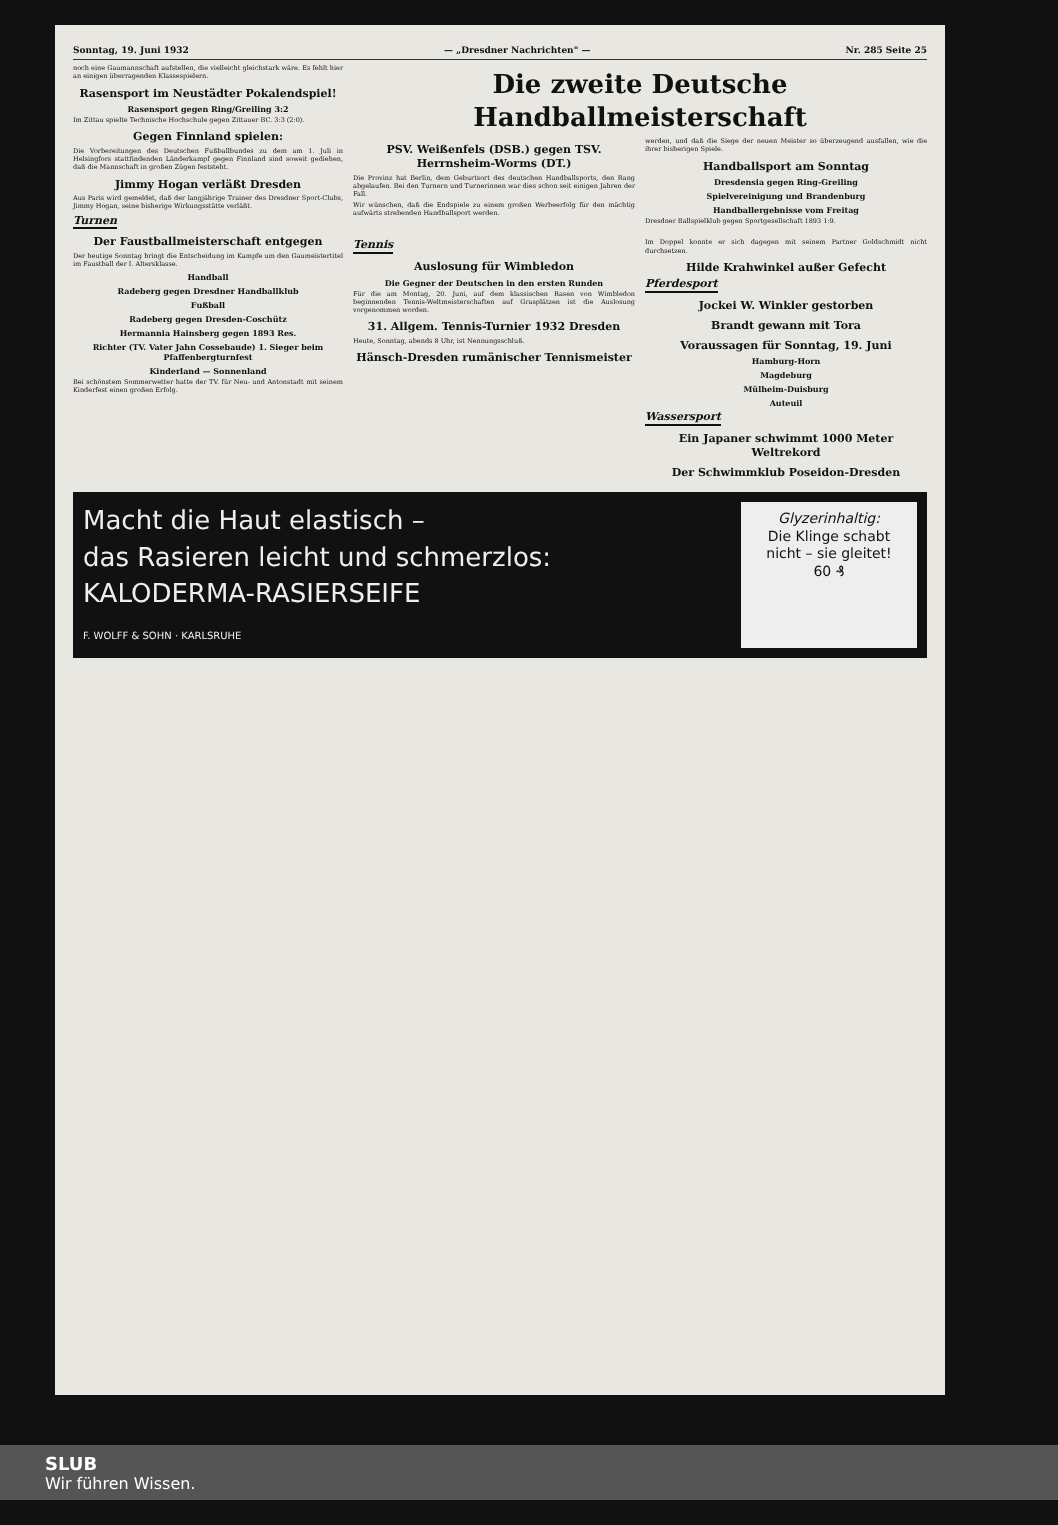Sonntag, 19. Juni 1932 — „Dresdner Nachrichten" — Nr. 285 Seite 25
noch eine Gaumannschaft aufstellen, die vielleicht gleichstark wäre. Es fehlt hier an einigen überragenden Klassespielern.
Rasensport im Neustädter Pokalendspiel!
Rasensport gegen Ring/Greiling 3:2
Im Zittau spielte Technische Hochschule gegen Zittauer BC. 3:3 (2:0).
Gegen Finnland spielen:
Die Vorbereitungen des Deutschen Fußballbundes zu dem am 1. Juli in Helsingfors stattfindenden Länderkampf gegen Finnland sind soweit gediehen, daß die Mannschaft in großen Zügen feststeht.
Jimmy Hogan verläßt Dresden
Aus Paris wird gemeldet, daß der langjährige Trainer des Dresdner Sport-Clubs, Jimmy Hogan, seine bisherige Wirkungsstätte verläßt.
Turnen
Der Faustballmeisterschaft entgegen
Der heutige Sonntag bringt die Entscheidung im Kampfe um den Gaumeistertitel im Faustball der I. Altersklasse.
Handball
Radeberg gegen Dresdner Handballklub
Fußball
Radeberg gegen Dresden-Coschütz
Hermannia Hainsberg gegen 1893 Res.
Richter (TV. Vater Jahn Cossebaude) 1. Sieger beim Pfaffenbergturnfest
Kinderland — Sonnenland
Bei schönstem Sommerwetter hatte der TV. für Neu- und Antonstadt mit seinem Kinderfest einen großen Erfolg.
Die zweite Deutsche Handballmeisterschaft
PSV. Weißenfels (DSB.) gegen TSV. Herrnsheim-Worms (DT.)
Die Provinz hat Berlin, dem Geburtsort des deutschen Handballsports, den Rang abgelaufen. Bei den Turnern und Turnerinnen war dies schon seit einigen Jahren der Fall.
Wir wünschen, daß die Endspiele zu einem großen Werbeerfolg für den mächtig aufwärts strebenden Handballsport werden.
werden, und daß die Siege der neuen Meister so überzeugend ausfallen, wie die ihrer bisherigen Spiele.
Handballsport am Sonntag
Dresdensia gegen Ring-Greiling
Spielvereinigung und Brandenburg
Handballergebnisse vom Freitag
Dresdner Ballspielklub gegen Sportgesellschaft 1893 1:9.
Tennis
Auslosung für Wimbledon
Die Gegner der Deutschen in den ersten Runden
Für die am Montag, 20. Juni, auf dem klassischen Rasen von Wimbledon beginnenden Tennis-Weltmeisterschaften auf Grasplätzen ist die Auslosung vorgenommen worden.
31. Allgem. Tennis-Turnier 1932 Dresden
Heute, Sonntag, abends 8 Uhr, ist Nennungsschluß.
Hänsch-Dresden rumänischer Tennismeister
Im Doppel konnte er sich dagegen mit seinem Partner Goldschmidt nicht durchsetzen.
Hilde Krahwinkel außer Gefecht
Pferdesport
Jockei W. Winkler gestorben
Brandt gewann mit Tora
Voraussagen für Sonntag, 19. Juni
Hamburg-Horn
Magdeburg
Mülheim-Duisburg
Auteuil
Wassersport
Ein Japaner schwimmt 1000 Meter Weltrekord
Der Schwimmklub Poseidon-Dresden
Macht die Haut elastisch –
das Rasieren leicht und schmerzlos:
KALODERMA-RASIERSEIFE
F. WOLFF & SOHN · KARLSRUHE
Glyzerinhaltig:
Die Klinge schabt nicht – sie gleitet!
60 ₰
SLUB
Wir führen Wissen.